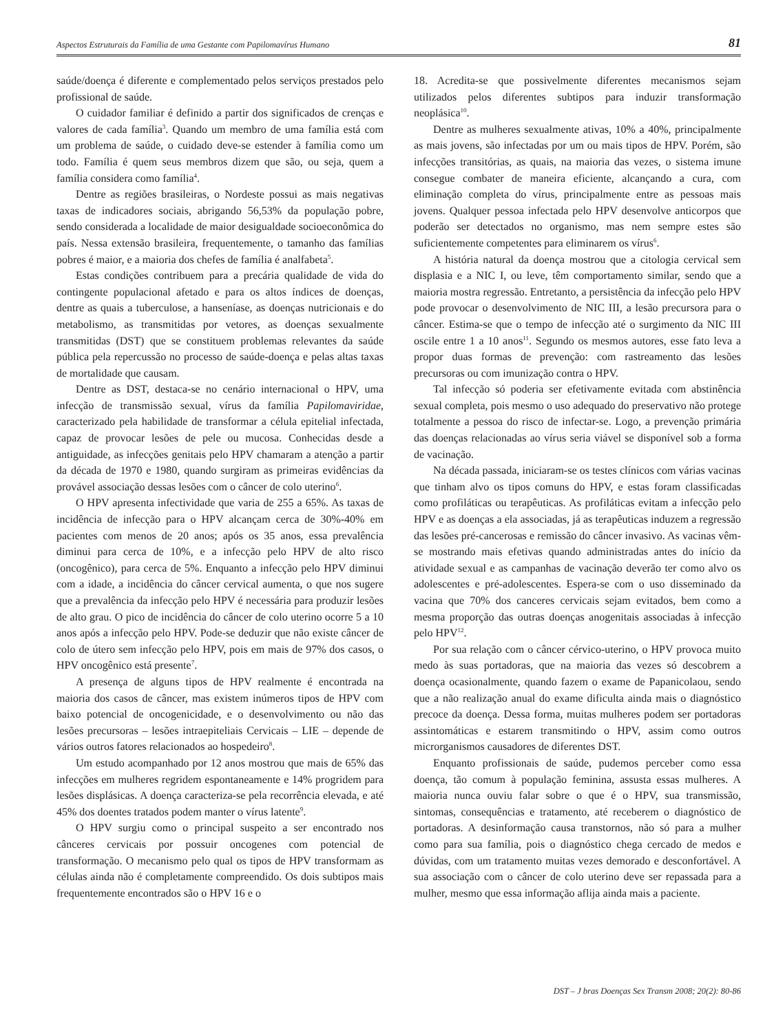Aspectos Estruturais da Família de uma Gestante com Papilomavírus Humano 81
saúde/doença é diferente e complementado pelos serviços prestados pelo profissional de saúde.
O cuidador familiar é definido a partir dos significados de crenças e valores de cada família<sup>3</sup>. Quando um membro de uma família está com um problema de saúde, o cuidado deve-se estender à família como um todo. Família é quem seus membros dizem que são, ou seja, quem a família considera como família<sup>4</sup>.
Dentre as regiões brasileiras, o Nordeste possui as mais negativas taxas de indicadores sociais, abrigando 56,53% da população pobre, sendo considerada a localidade de maior desigualdade socioeconômica do país. Nessa extensão brasileira, frequentemente, o tamanho das famílias pobres é maior, e a maioria dos chefes de família é analfabeta<sup>5</sup>.
Estas condições contribuem para a precária qualidade de vida do contingente populacional afetado e para os altos índices de doenças, dentre as quais a tuberculose, a hanseníase, as doenças nutricionais e do metabolismo, as transmitidas por vetores, as doenças sexualmente transmitidas (DST) que se constituem problemas relevantes da saúde pública pela repercussão no processo de saúde-doença e pelas altas taxas de mortalidade que causam.
Dentre as DST, destaca-se no cenário internacional o HPV, uma infecção de transmissão sexual, vírus da família Papilomaviridae, caracterizado pela habilidade de transformar a célula epitelial infectada, capaz de provocar lesões de pele ou mucosa. Conhecidas desde a antiguidade, as infecções genitais pelo HPV chamaram a atenção a partir da década de 1970 e 1980, quando surgiram as primeiras evidências da provável associação dessas lesões com o câncer de colo uterino<sup>6</sup>.
O HPV apresenta infectividade que varia de 255 a 65%. As taxas de incidência de infecção para o HPV alcançam cerca de 30%-40% em pacientes com menos de 20 anos; após os 35 anos, essa prevalência diminui para cerca de 10%, e a infecção pelo HPV de alto risco (oncogênico), para cerca de 5%. Enquanto a infecção pelo HPV diminui com a idade, a incidência do câncer cervical aumenta, o que nos sugere que a prevalência da infecção pelo HPV é necessária para produzir lesões de alto grau. O pico de incidência do câncer de colo uterino ocorre 5 a 10 anos após a infecção pelo HPV. Pode-se deduzir que não existe câncer de colo de útero sem infecção pelo HPV, pois em mais de 97% dos casos, o HPV oncogênico está presente<sup>7</sup>.
A presença de alguns tipos de HPV realmente é encontrada na maioria dos casos de câncer, mas existem inúmeros tipos de HPV com baixo potencial de oncogenicidade, e o desenvolvimento ou não das lesões precursoras – lesões intraepiteliais Cervicais – LIE – depende de vários outros fatores relacionados ao hospedeiro<sup>8</sup>.
Um estudo acompanhado por 12 anos mostrou que mais de 65% das infecções em mulheres regridem espontaneamente e 14% progridem para lesões displásicas. A doença caracteriza-se pela recorrência elevada, e até 45% dos doentes tratados podem manter o vírus latente<sup>9</sup>.
O HPV surgiu como o principal suspeito a ser encontrado nos cânceres cervicais por possuir oncogenes com potencial de transformação. O mecanismo pelo qual os tipos de HPV transformam as células ainda não é completamente compreendido. Os dois subtipos mais frequentemente encontrados são o HPV 16 e o
18. Acredita-se que possivelmente diferentes mecanismos sejam utilizados pelos diferentes subtipos para induzir transformação neoplásica<sup>10</sup>.
Dentre as mulheres sexualmente ativas, 10% a 40%, principalmente as mais jovens, são infectadas por um ou mais tipos de HPV. Porém, são infecções transitórias, as quais, na maioria das vezes, o sistema imune consegue combater de maneira eficiente, alcançando a cura, com eliminação completa do vírus, principalmente entre as pessoas mais jovens. Qualquer pessoa infectada pelo HPV desenvolve anticorpos que poderão ser detectados no organismo, mas nem sempre estes são suficientemente competentes para eliminarem os vírus<sup>6</sup>.
A história natural da doença mostrou que a citologia cervical sem displasia e a NIC I, ou leve, têm comportamento similar, sendo que a maioria mostra regressão. Entretanto, a persistência da infecção pelo HPV pode provocar o desenvolvimento de NIC III, a lesão precursora para o câncer. Estima-se que o tempo de infecção até o surgimento da NIC III oscile entre 1 a 10 anos<sup>11</sup>. Segundo os mesmos autores, esse fato leva a propor duas formas de prevenção: com rastreamento das lesões precursoras ou com imunização contra o HPV.
Tal infecção só poderia ser efetivamente evitada com abstinência sexual completa, pois mesmo o uso adequado do preservativo não protege totalmente a pessoa do risco de infectar-se. Logo, a prevenção primária das doenças relacionadas ao vírus seria viável se disponível sob a forma de vacinação.
Na década passada, iniciaram-se os testes clínicos com várias vacinas que tinham alvo os tipos comuns do HPV, e estas foram classificadas como profiláticas ou terapêuticas. As profiláticas evitam a infecção pelo HPV e as doenças a ela associadas, já as terapêuticas induzem a regressão das lesões pré-cancerosas e remissão do câncer invasivo. As vacinas vêm-se mostrando mais efetivas quando administradas antes do início da atividade sexual e as campanhas de vacinação deverão ter como alvo os adolescentes e pré-adolescentes. Espera-se com o uso disseminado da vacina que 70% dos canceres cervicais sejam evitados, bem como a mesma proporção das outras doenças anogenitais associadas à infecção pelo HPV<sup>12</sup>.
Por sua relação com o câncer cérvico-uterino, o HPV provoca muito medo às suas portadoras, que na maioria das vezes só descobrem a doença ocasionalmente, quando fazem o exame de Papanicolaou, sendo que a não realização anual do exame dificulta ainda mais o diagnóstico precoce da doença. Dessa forma, muitas mulheres podem ser portadoras assintomáticas e estarem transmitindo o HPV, assim como outros microrganismos causadores de diferentes DST.
Enquanto profissionais de saúde, pudemos perceber como essa doença, tão comum à população feminina, assusta essas mulheres. A maioria nunca ouviu falar sobre o que é o HPV, sua transmissão, sintomas, consequências e tratamento, até receberem o diagnóstico de portadoras. A desinformação causa transtornos, não só para a mulher como para sua família, pois o diagnóstico chega cercado de medos e dúvidas, com um tratamento muitas vezes demorado e desconfortável. A sua associação com o câncer de colo uterino deve ser repassada para a mulher, mesmo que essa informação aflija ainda mais a paciente.
DST – J bras Doenças Sex Transm 2008; 20(2): 80-86